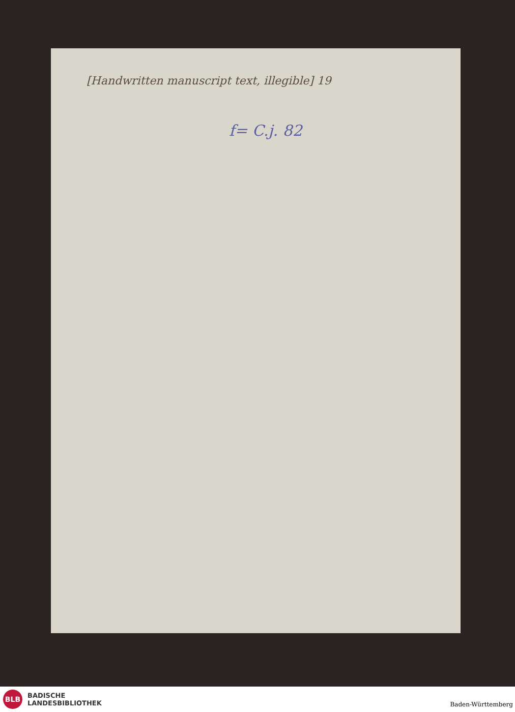[Handwritten manuscript text, illegible] 19
f= C.j. 82
BLB
BADISCHE
LANDESBIBLIOTHEK
Baden-Württemberg